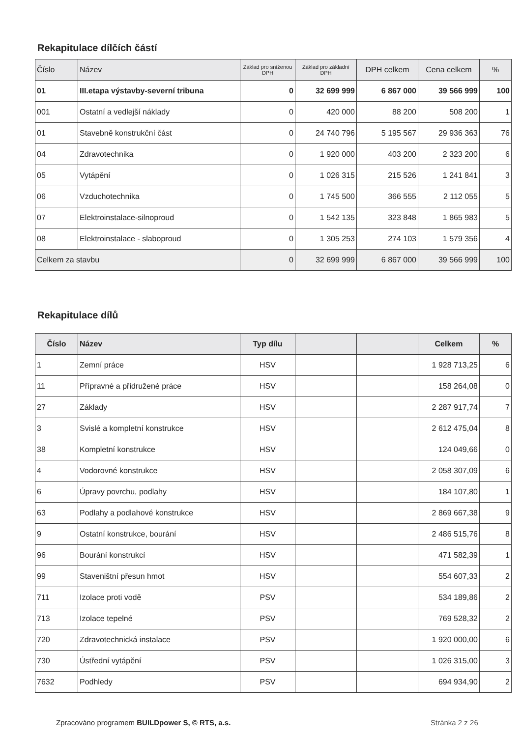Rekapitulace dílčích částí
| Číslo | Název | Základ pro sníženou DPH | Základ pro základní DPH | DPH celkem | Cena celkem | % |
| --- | --- | --- | --- | --- | --- | --- |
| 01 | III.etapa výstavby-severní tribuna | 0 | 32 699 999 | 6 867 000 | 39 566 999 | 100 |
| 001 | Ostatní a vedlejší náklady | 0 | 420 000 | 88 200 | 508 200 | 1 |
| 01 | Stavebně konstrukční část | 0 | 24 740 796 | 5 195 567 | 29 936 363 | 76 |
| 04 | Zdravotechnika | 0 | 1 920 000 | 403 200 | 2 323 200 | 6 |
| 05 | Vytápění | 0 | 1 026 315 | 215 526 | 1 241 841 | 3 |
| 06 | Vzduchotechnika | 0 | 1 745 500 | 366 555 | 2 112 055 | 5 |
| 07 | Elektroinstalace-silnoproud | 0 | 1 542 135 | 323 848 | 1 865 983 | 5 |
| 08 | Elektroinstalace - slaboproud | 0 | 1 305 253 | 274 103 | 1 579 356 | 4 |
| Celkem za stavbu | | 0 | 32 699 999 | 6 867 000 | 39 566 999 | 100 |
Rekapitulace dílů
| Číslo | Název | Typ dílu | | | Celkem | % |
| --- | --- | --- | --- | --- | --- | --- |
| 1 | Zemní práce | HSV | | | 1 928 713,25 | 6 |
| 11 | Přípravné a přidružené práce | HSV | | | 158 264,08 | 0 |
| 27 | Základy | HSV | | | 2 287 917,74 | 7 |
| 3 | Svislé a kompletní konstrukce | HSV | | | 2 612 475,04 | 8 |
| 38 | Kompletní konstrukce | HSV | | | 124 049,66 | 0 |
| 4 | Vodorovné konstrukce | HSV | | | 2 058 307,09 | 6 |
| 6 | Úpravy povrchu, podlahy | HSV | | | 184 107,80 | 1 |
| 63 | Podlahy a podlahové konstrukce | HSV | | | 2 869 667,38 | 9 |
| 9 | Ostatní konstrukce, bourání | HSV | | | 2 486 515,76 | 8 |
| 96 | Bourání konstrukcí | HSV | | | 471 582,39 | 1 |
| 99 | Staveništní přesun hmot | HSV | | | 554 607,33 | 2 |
| 711 | Izolace proti vodě | PSV | | | 534 189,86 | 2 |
| 713 | Izolace tepelné | PSV | | | 769 528,32 | 2 |
| 720 | Zdravotechnická instalace | PSV | | | 1 920 000,00 | 6 |
| 730 | Ústřední vytápění | PSV | | | 1 026 315,00 | 3 |
| 7632 | Podhledy | PSV | | | 694 934,90 | 2 |
Zpracováno programem BUILDpower S, © RTS, a.s.
Stránka 2 z 26